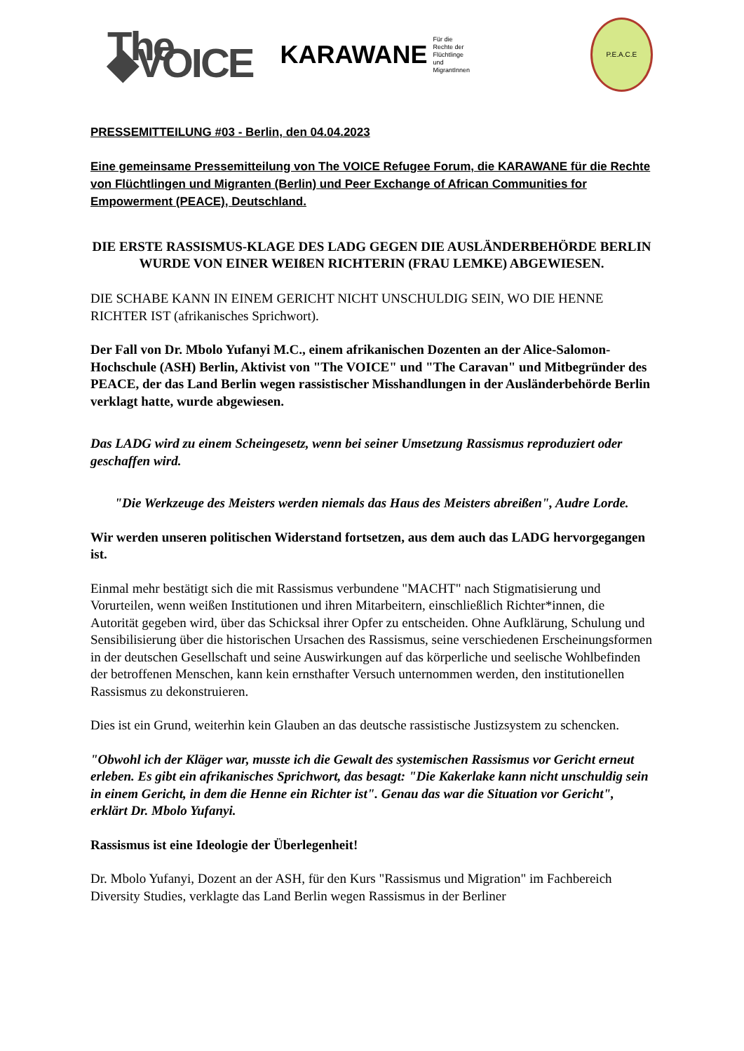The ◆VOICE KARAWANE Für die Rechte der
Flüchtlinge und
MigrantInnen
P.E.A.C.E
PRESSEMITTEILUNG #03 - Berlin, den 04.04.2023
Eine gemeinsame Pressemitteilung von The VOICE Refugee Forum, die KARAWANE für die Rechte von Flüchtlingen und Migranten (Berlin) und Peer Exchange of African Communities for Empowerment (PEACE), Deutschland.
DIE ERSTE RASSISMUS-KLAGE DES LADG GEGEN DIE AUSLÄNDERBEHÖRDE BERLIN WURDE VON EINER WEIßEN RICHTERIN (FRAU LEMKE) ABGEWIESEN.
DIE SCHABE KANN IN EINEM GERICHT NICHT UNSCHULDIG SEIN, WO DIE HENNE RICHTER IST (afrikanisches Sprichwort).
Der Fall von Dr. Mbolo Yufanyi M.C., einem afrikanischen Dozenten an der Alice-Salomon-Hochschule (ASH) Berlin, Aktivist von "The VOICE" und "The Caravan" und Mitbegründer des PEACE, der das Land Berlin wegen rassistischer Misshandlungen in der Ausländerbehörde Berlin verklagt hatte, wurde abgewiesen.
Das LADG wird zu einem Scheingesetz, wenn bei seiner Umsetzung Rassismus reproduziert oder geschaffen wird.
"Die Werkzeuge des Meisters werden niemals das Haus des Meisters abreißen", Audre Lorde.
Wir werden unseren politischen Widerstand fortsetzen, aus dem auch das LADG hervorgegangen ist.
Einmal mehr bestätigt sich die mit Rassismus verbundene "MACHT" nach Stigmatisierung und Vorurteilen, wenn weißen Institutionen und ihren Mitarbeitern, einschließlich Richter*innen, die Autorität gegeben wird, über das Schicksal ihrer Opfer zu entscheiden. Ohne Aufklärung, Schulung und Sensibilisierung über die historischen Ursachen des Rassismus, seine verschiedenen Erscheinungsformen in der deutschen Gesellschaft und seine Auswirkungen auf das körperliche und seelische Wohlbefinden der betroffenen Menschen, kann kein ernsthafter Versuch unternommen werden, den institutionellen Rassismus zu dekonstruieren.
Dies ist ein Grund, weiterhin kein Glauben an das deutsche rassistische Justizsystem zu schencken.
"Obwohl ich der Kläger war, musste ich die Gewalt des systemischen Rassismus vor Gericht erneut erleben. Es gibt ein afrikanisches Sprichwort, das besagt: "Die Kakerlake kann nicht unschuldig sein in einem Gericht, in dem die Henne ein Richter ist". Genau das war die Situation vor Gericht", erklärt Dr. Mbolo Yufanyi.
Rassismus ist eine Ideologie der Überlegenheit!
Dr. Mbolo Yufanyi, Dozent an der ASH, für den Kurs "Rassismus und Migration" im Fachbereich Diversity Studies, verklagte das Land Berlin wegen Rassismus in der Berliner